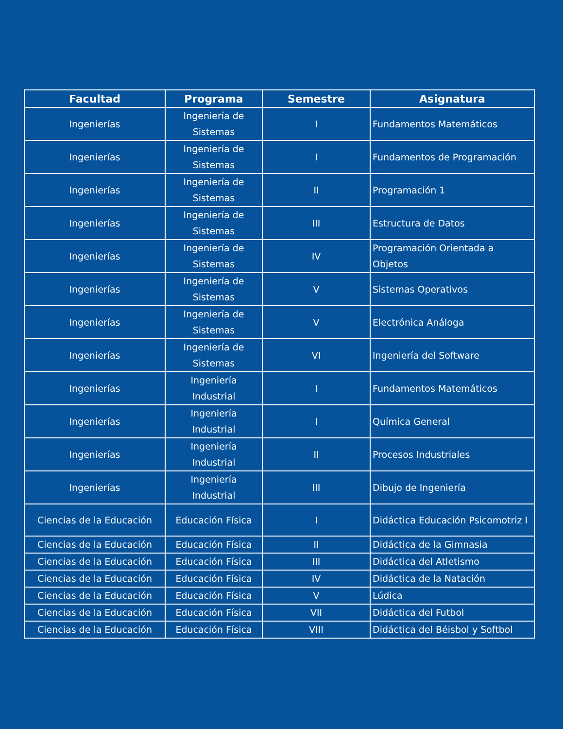| Facultad | Programa | Semestre | Asignatura |
| --- | --- | --- | --- |
| Ingenierías | Ingeniería de Sistemas | I | Fundamentos Matemáticos |
| Ingenierías | Ingeniería de Sistemas | I | Fundamentos de Programación |
| Ingenierías | Ingeniería de Sistemas | II | Programación 1 |
| Ingenierías | Ingeniería de Sistemas | III | Estructura de Datos |
| Ingenierías | Ingeniería de Sistemas | IV | Programación Orientada a Objetos |
| Ingenierías | Ingeniería de Sistemas | V | Sistemas Operativos |
| Ingenierías | Ingeniería de Sistemas | V | Electrónica Análoga |
| Ingenierías | Ingeniería de Sistemas | VI | Ingeniería del Software |
| Ingenierías | Ingeniería Industrial | I | Fundamentos Matemáticos |
| Ingenierías | Ingeniería Industrial | I | Química General |
| Ingenierías | Ingeniería Industrial | II | Procesos Industriales |
| Ingenierías | Ingeniería Industrial | III | Dibujo de Ingeniería |
| Ciencias de la Educación | Educación Física | I | Didáctica Educación Psicomotriz I |
| Ciencias de la Educación | Educación Física | II | Didáctica de la Gimnasia |
| Ciencias de la Educación | Educación Física | III | Didáctica del Atletismo |
| Ciencias de la Educación | Educación Física | IV | Didáctica de la Natación |
| Ciencias de la Educación | Educación Física | V | Lúdica |
| Ciencias de la Educación | Educación Física | VII | Didáctica del Futbol |
| Ciencias de la Educación | Educación Física | VIII | Didáctica del Béisbol y Softbol |